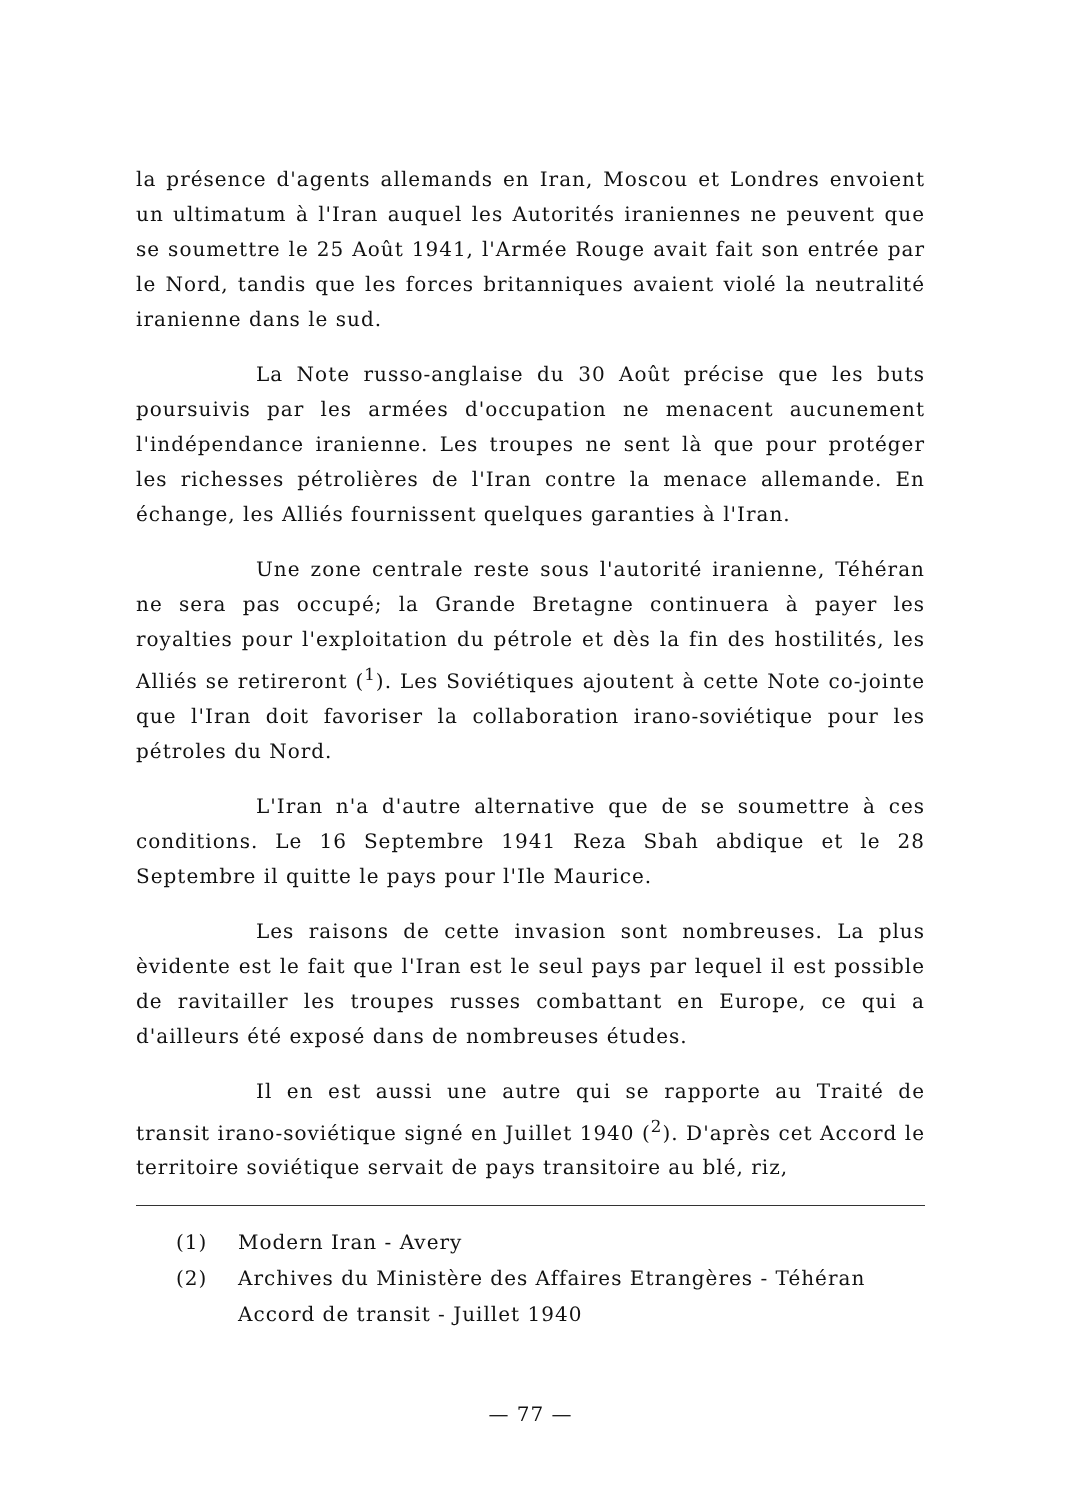la présence d'agents allemands en Iran, Moscou et Londres envoient un ultimatum à l'Iran auquel les Autorités iraniennes ne peuvent que se soumettre le 25 Août 1941, l'Armée Rouge avait fait son entrée par le Nord, tandis que les forces britanniques avaient violé la neutralité iranienne dans le sud.
La Note russo-anglaise du 30 Août précise que les buts poursuivis par les armées d'occupation ne menacent aucunement l'indépendance iranienne. Les troupes ne sent là que pour protéger les richesses pétrolières de l'Iran contre la menace allemande. En échange, les Alliés fournissent quelques garanties à l'Iran.
Une zone centrale reste sous l'autorité iranienne, Téhéran ne sera pas occupé; la Grande Bretagne continuera à payer les royalties pour l'exploitation du pétrole et dès la fin des hostilités, les Alliés se retireront (<sup>1</sup>). Les Soviétiques ajoutent à cette Note co-jointe que l'Iran doit favoriser la collaboration irano-soviétique pour les pétroles du Nord.
L'Iran n'a d'autre alternative que de se soumettre à ces conditions. Le 16 Septembre 1941 Reza Sbah abdique et le 28 Septembre il quitte le pays pour l'Ile Maurice.
Les raisons de cette invasion sont nombreuses. La plus èvidente est le fait que l'Iran est le seul pays par lequel il est possible de ravitailler les troupes russes combattant en Europe, ce qui a d'ailleurs été exposé dans de nombreuses études.
Il en est aussi une autre qui se rapporte au Traité de transit irano-soviétique signé en Juillet 1940 (<sup>2</sup>). D'après cet Accord le territoire soviétique servait de pays transitoire au blé, riz,
(1) Modern Iran - Avery
(2) Archives du Ministère des Affaires Etrangères - Téhéran
Accord de transit - Juillet 1940
— 77 —